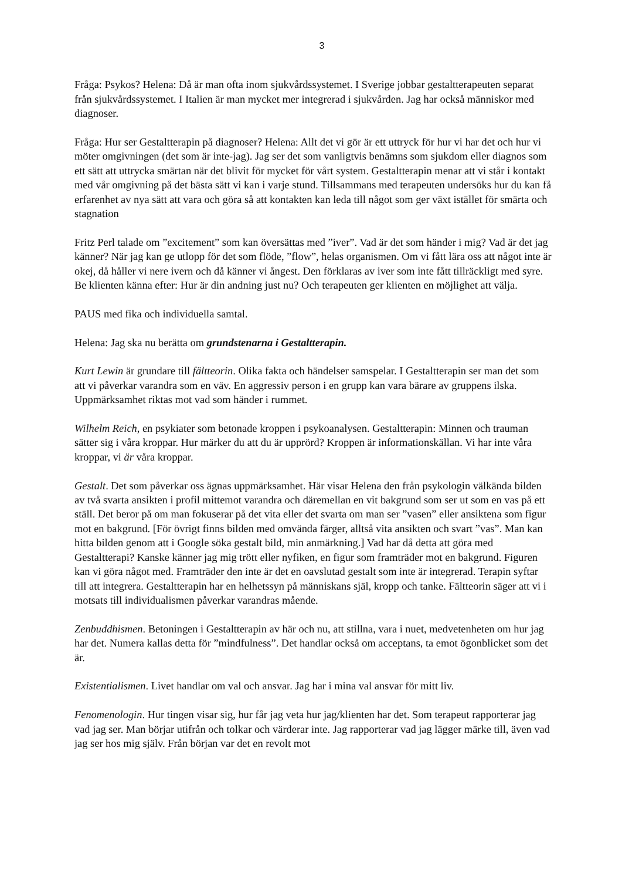3
Fråga: Psykos? Helena: Då är man ofta inom sjukvårdssystemet. I Sverige jobbar gestaltterapeuten separat från sjukvårdssystemet. I Italien är man mycket mer integrerad i sjukvården. Jag har också människor med diagnoser.
Fråga: Hur ser Gestaltterapin på diagnoser? Helena: Allt det vi gör är ett uttryck för hur vi har det och hur vi möter omgivningen (det som är inte-jag). Jag ser det som vanligtvis benämns som sjukdom eller diagnos som ett sätt att uttrycka smärtan när det blivit för mycket för vårt system. Gestaltterapin menar att vi står i kontakt med vår omgivning på det bästa sätt vi kan i varje stund. Tillsammans med terapeuten undersöks hur du kan få erfarenhet av nya sätt att vara och göra så att kontakten kan leda till något som ger växt istället för smärta och stagnation
Fritz Perl talade om ”excitement” som kan översättas med ”iver”. Vad är det som händer i mig? Vad är det jag känner? När jag kan ge utlopp för det som flöde, ”flow”, helas organismen. Om vi fått lära oss att något inte är okej, då håller vi nere ivern och då känner vi ångest. Den förklaras av iver som inte fått tillräckligt med syre. Be klienten känna efter: Hur är din andning just nu? Och terapeuten ger klienten en möjlighet att välja.
PAUS med fika och individuella samtal.
Helena: Jag ska nu berätta om grundstenarna i Gestaltterapin.
Kurt Lewin är grundare till fältteorin. Olika fakta och händelser samspelar. I Gestaltterapin ser man det som att vi påverkar varandra som en väv. En aggressiv person i en grupp kan vara bärare av gruppens ilska. Uppmärksamhet riktas mot vad som händer i rummet.
Wilhelm Reich, en psykiater som betonade kroppen i psykoanalysen. Gestaltterapin: Minnen och trauman sätter sig i våra kroppar. Hur märker du att du är upprörd? Kroppen är informationskällan. Vi har inte våra kroppar, vi är våra kroppar.
Gestalt. Det som påverkar oss ägnas uppmärksamhet. Här visar Helena den från psykologin välkända bilden av två svarta ansikten i profil mittemot varandra och däremellan en vit bakgrund som ser ut som en vas på ett ställ. Det beror på om man fokuserar på det vita eller det svarta om man ser ”vasen” eller ansiktena som figur mot en bakgrund. [För övrigt finns bilden med omvända färger, alltså vita ansikten och svart ”vas”. Man kan hitta bilden genom att i Google söka gestalt bild, min anmärkning.] Vad har då detta att göra med Gestaltterapi? Kanske känner jag mig trött eller nyfiken, en figur som framträder mot en bakgrund. Figuren kan vi göra något med. Framträder den inte är det en oavslutad gestalt som inte är integrerad. Terapin syftar till att integrera. Gestaltterapin har en helhetssyn på människans själ, kropp och tanke. Fältteorin säger att vi i motsats till individualismen påverkar varandras mående.
Zenbuddhismen. Betoningen i Gestaltterapin av här och nu, att stillna, vara i nuet, medvetenheten om hur jag har det. Numera kallas detta för ”mindfulness”. Det handlar också om acceptans, ta emot ögonblicket som det är.
Existentialismen. Livet handlar om val och ansvar. Jag har i mina val ansvar för mitt liv.
Fenomenologin. Hur tingen visar sig, hur får jag veta hur jag/klienten har det. Som terapeut rapporterar jag vad jag ser. Man börjar utifrån och tolkar och värderar inte. Jag rapporterar vad jag lägger märke till, även vad jag ser hos mig själv. Från början var det en revolt mot